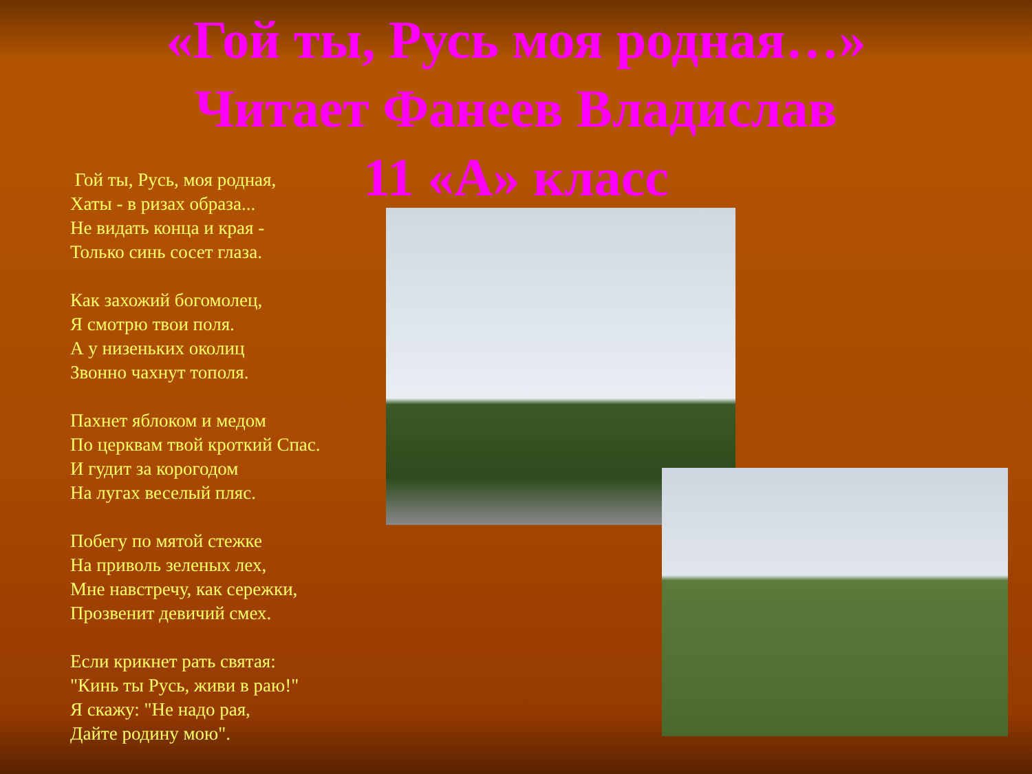«Гой ты, Русь моя родная…»
Читает Фанеев Владислав
11 «А» класс
Гой ты, Русь, моя родная,
Хаты - в ризах образа...
Не видать конца и края -
Только синь сосет глаза.
Как захожий богомолец,
Я смотрю твои поля.
А у низеньких околиц
Звонно чахнут тополя.
Пахнет яблоком и медом
По церквам твой кроткий Спас.
И гудит за корогодом
На лугах веселый пляс.
Побегу по мятой стежке
На приволь зеленых лех,
Мне навстречу, как сережки,
Прозвенит девичий смех.
Если крикнет рать святая:
"Кинь ты Русь, живи в раю!"
Я скажу: "Не надо рая,
Дайте родину мою".